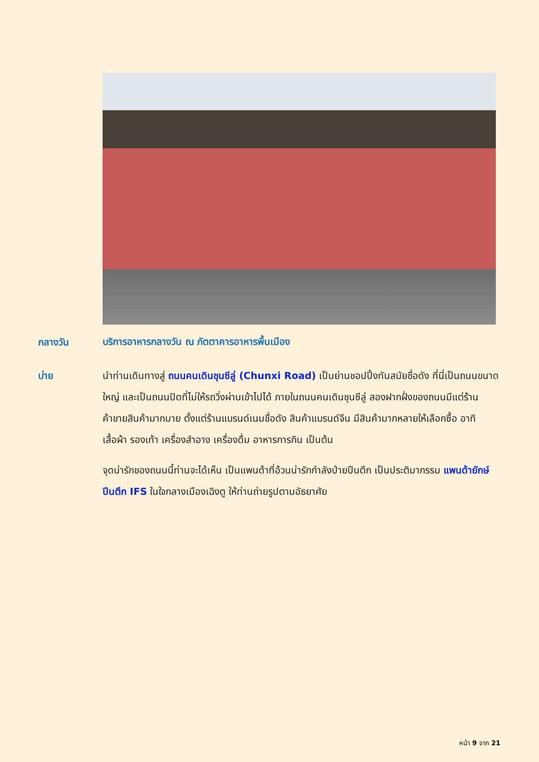กลางวัน
บริการอาหารกลางวัน ณ ภัตตาคารอาหารพื้นเมือง
บ่าย นำท่านเดินทางสู่ ถนนคนเดินชุนซีลู่ (Chunxi Road) เป็นย่านชอปปิ้งทันสมัยชื่อดัง ที่นี่เป็นถนนขนาดใหญ่ และเป็นถนนปิดที่ไม่ให้รถวิ่งผ่านเข้าไปได้ ภายในถนนคนเดินชุนซีลู่ สองฝากฝั่งของถนนมีแต่ร้านค้าขายสินค้ามากมาย ตั้งแต่ร้านแบรนด์เนมชื่อดัง สินค้าแบรนด์จีน มีสินค้ามากหลายให้เลือกซื้อ อาทิ เสื้อผ้า รองเท้า เครื่องสำอาง เครื่องดื่ม อาหารการกิน เป็นต้น
จุดน่ารักของถนนนี้ท่านจะได้เห็น เป็นแพนด้าที่อ้วนน่ารักกำลังป่ายปีนตึก เป็นประติมากรรม แพนด้ายักษ์ปีนตึก IFS ในใจกลางเมืองเฉิงตู ให้ท่านถ่ายรูปตามอัธยาศัย
หน้า 9 จาก 21